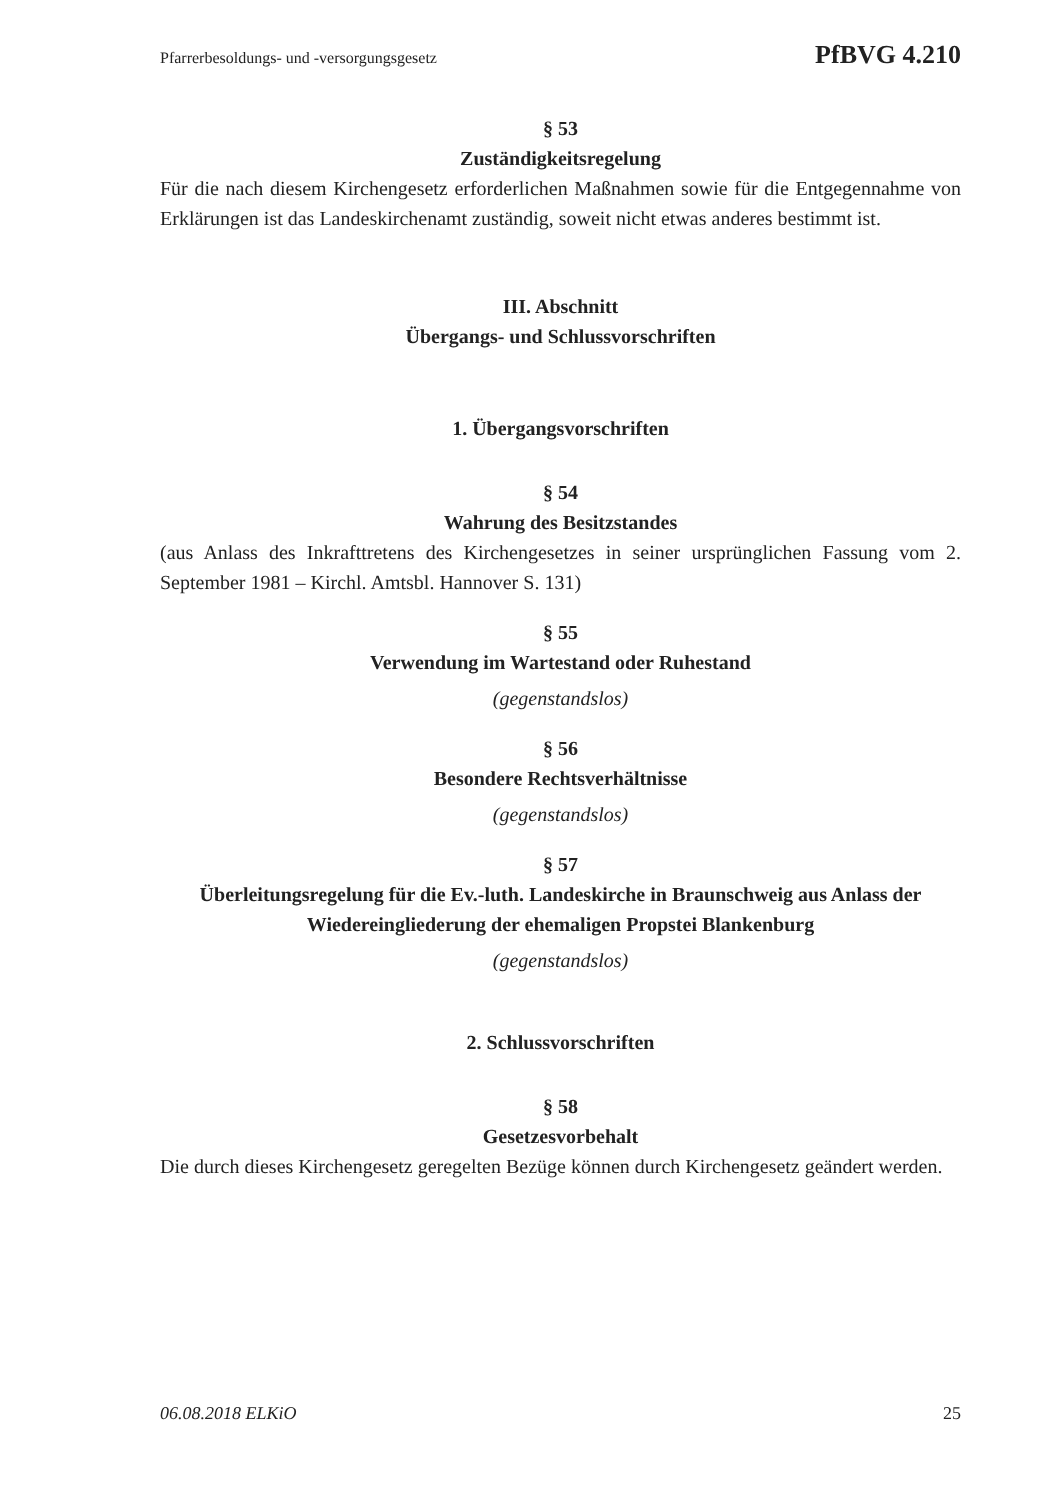Pfarrerbesoldungs- und -versorgungsgesetz PfBVG 4.210
§ 53
Zuständigkeitsregelung
Für die nach diesem Kirchengesetz erforderlichen Maßnahmen sowie für die Entgegennahme von Erklärungen ist das Landeskirchenamt zuständig, soweit nicht etwas anderes bestimmt ist.
III. Abschnitt
Übergangs- und Schlussvorschriften
1. Übergangsvorschriften
§ 54
Wahrung des Besitzstandes
(aus Anlass des Inkrafttretens des Kirchengesetzes in seiner ursprünglichen Fassung vom 2. September 1981 – Kirchl. Amtsbl. Hannover S. 131)
§ 55
Verwendung im Wartestand oder Ruhestand
(gegenstandslos)
§ 56
Besondere Rechtsverhältnisse
(gegenstandslos)
§ 57
Überleitungsregelung für die Ev.-luth. Landeskirche in Braunschweig aus Anlass der Wiedereingliederung der ehemaligen Propstei Blankenburg
(gegenstandslos)
2. Schlussvorschriften
§ 58
Gesetzesvorbehalt
Die durch dieses Kirchengesetz geregelten Bezüge können durch Kirchengesetz geändert werden.
06.08.2018 ELKiO 25